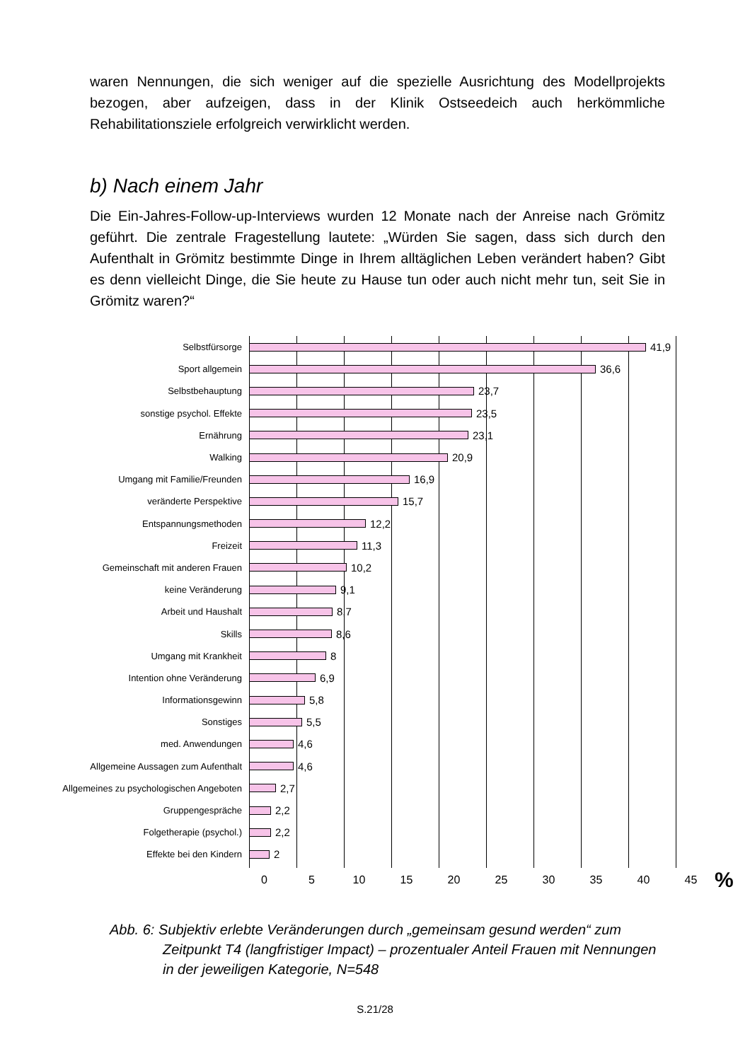waren Nennungen, die sich weniger auf die spezielle Ausrichtung des Modellprojekts bezogen, aber aufzeigen, dass in der Klinik Ostseedeich auch herkömmliche Rehabilitationsziele erfolgreich verwirklicht werden.
b) Nach einem Jahr
Die Ein-Jahres-Follow-up-Interviews wurden 12 Monate nach der Anreise nach Grömitz geführt. Die zentrale Fragestellung lautete: „Würden Sie sagen, dass sich durch den Aufenthalt in Grömitz bestimmte Dinge in Ihrem alltäglichen Leben verändert haben? Gibt es denn vielleicht Dinge, die Sie heute zu Hause tun oder auch nicht mehr tun, seit Sie in Grömitz waren?“
Selbstfürsorge 41,9
Sport allgemein 36,6
Selbstbehauptung 23,7
sonstige psychol. Effekte 23,5
Ernährung 23,1
Walking 20,9
Umgang mit Familie/Freunden 16,9
veränderte Perspektive 15,7
Entspannungsmethoden 12,2
Freizeit 11,3
Gemeinschaft mit anderen Frauen 10,2
keine Veränderung 9,1
Arbeit und Haushalt 8,7
Skills 8,6
Umgang mit Krankheit 8
Intention ohne Veränderung 6,9
Informationsgewinn 5,8
Sonstiges 5,5
med. Anwendungen 4,6
Allgemeine Aussagen zum Aufenthalt 4,6
Allgemeines zu psychologischen Angeboten 2,7
Gruppengespräche 2,2
Folgetherapie (psychol.) 2,2
Effekte bei den Kindern 2
0 5 10 15 20 25 30 35 40 45 %
Abb. 6: Subjektiv erlebte Veränderungen durch „gemeinsam gesund werden“ zum
Zeitpunkt T4 (langfristiger Impact) – prozentualer Anteil Frauen mit Nennungen
in der jeweiligen Kategorie, N=548
S.21/28